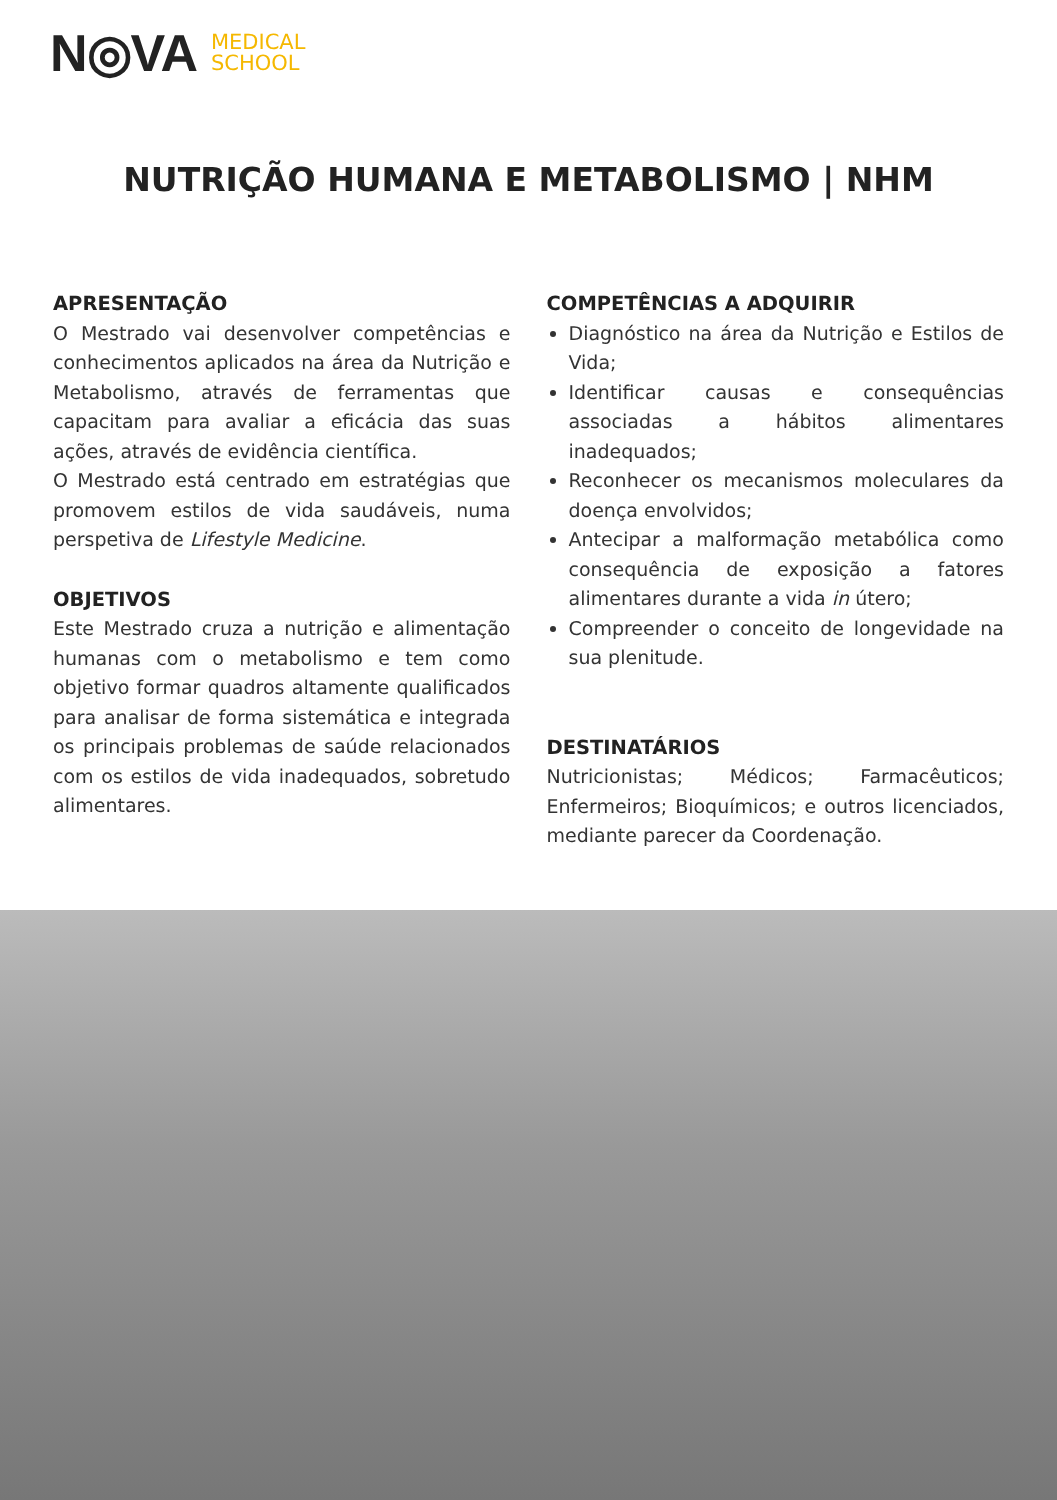N◎VA MEDICAL
SCHOOL
NUTRIÇÃO HUMANA E METABOLISMO | NHM
APRESENTAÇÃO
O Mestrado vai desenvolver competências e conhecimentos aplicados na área da Nutrição e Metabolismo, através de ferramentas que capacitam para avaliar a eficácia das suas ações, através de evidência científica.
O Mestrado está centrado em estratégias que promovem estilos de vida saudáveis, numa perspetiva de Lifestyle Medicine.
OBJETIVOS
Este Mestrado cruza a nutrição e alimentação humanas com o metabolismo e tem como objetivo formar quadros altamente qualificados para analisar de forma sistemática e integrada os principais problemas de saúde relacionados com os estilos de vida inadequados, sobretudo alimentares.
COMPETÊNCIAS A ADQUIRIR
Diagnóstico na área da Nutrição e Estilos de Vida;
Identificar causas e consequências associadas a hábitos alimentares inadequados;
Reconhecer os mecanismos moleculares da doença envolvidos;
Antecipar a malformação metabólica como consequência de exposição a fatores alimentares durante a vida in útero;
Compreender o conceito de longevidade na sua plenitude.
DESTINATÁRIOS
Nutricionistas; Médicos; Farmacêuticos; Enfermeiros; Bioquímicos; e outros licenciados, mediante parecer da Coordenação.